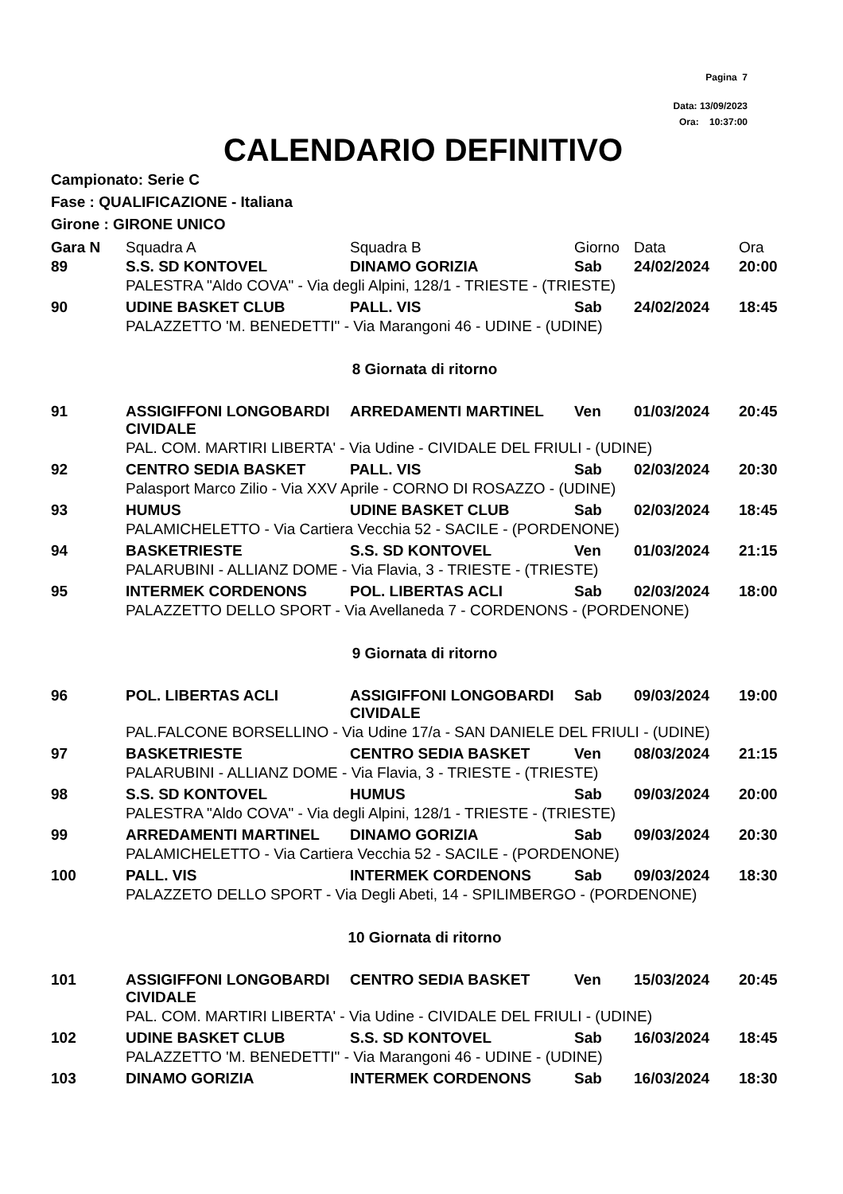Pagina 7
Data: 13/09/2023
Ora: 10:37:00
CALENDARIO DEFINITIVO
Campionato: Serie C
Fase : QUALIFICAZIONE - Italiana
Girone : GIRONE UNICO
| Gara N | Squadra A | Squadra B | Giorno | Data | Ora |
| --- | --- | --- | --- | --- | --- |
| 89 | S.S. SD KONTOVEL | DINAMO GORIZIA | Sab | 24/02/2024 | 20:00 |
| | PALESTRA "Aldo COVA" - Via degli Alpini, 128/1 - TRIESTE - (TRIESTE) | | | | |
| 90 | UDINE BASKET CLUB | PALL. VIS | Sab | 24/02/2024 | 18:45 |
| | PALAZZETTO 'M. BENEDETTI" - Via Marangoni 46 - UDINE - (UDINE) | | | | |
| 8 Giornata di ritorno | | | | | |
| 91 | ASSIGIFFONI LONGOBARDI CIVIDALE | ARREDAMENTI MARTINEL | Ven | 01/03/2024 | 20:45 |
| | PAL. COM. MARTIRI LIBERTA' - Via Udine - CIVIDALE DEL FRIULI - (UDINE) | | | | |
| 92 | CENTRO SEDIA BASKET | PALL. VIS | Sab | 02/03/2024 | 20:30 |
| | Palasport Marco Zilio - Via XXV Aprile - CORNO DI ROSAZZO - (UDINE) | | | | |
| 93 | HUMUS | UDINE BASKET CLUB | Sab | 02/03/2024 | 18:45 |
| | PALAMICHELETTO - Via Cartiera Vecchia 52 - SACILE - (PORDENONE) | | | | |
| 94 | BASKETRIESTE | S.S. SD KONTOVEL | Ven | 01/03/2024 | 21:15 |
| | PALARUBINI - ALLIANZ DOME - Via Flavia, 3 - TRIESTE - (TRIESTE) | | | | |
| 95 | INTERMEK CORDENONS | POL. LIBERTAS ACLI | Sab | 02/03/2024 | 18:00 |
| | PALAZZETTO DELLO SPORT - Via Avellaneda 7 - CORDENONS - (PORDENONE) | | | | |
| 9 Giornata di ritorno | | | | | |
| 96 | POL. LIBERTAS ACLI | ASSIGIFFONI LONGOBARDI CIVIDALE | Sab | 09/03/2024 | 19:00 |
| | PAL.FALCONE BORSELLINO - Via Udine 17/a - SAN DANIELE DEL FRIULI - (UDINE) | | | | |
| 97 | BASKETRIESTE | CENTRO SEDIA BASKET | Ven | 08/03/2024 | 21:15 |
| | PALARUBINI - ALLIANZ DOME - Via Flavia, 3 - TRIESTE - (TRIESTE) | | | | |
| 98 | S.S. SD KONTOVEL | HUMUS | Sab | 09/03/2024 | 20:00 |
| | PALESTRA "Aldo COVA" - Via degli Alpini, 128/1 - TRIESTE - (TRIESTE) | | | | |
| 99 | ARREDAMENTI MARTINEL | DINAMO GORIZIA | Sab | 09/03/2024 | 20:30 |
| | PALAMICHELETTO - Via Cartiera Vecchia 52 - SACILE - (PORDENONE) | | | | |
| 100 | PALL. VIS | INTERMEK CORDENONS | Sab | 09/03/2024 | 18:30 |
| | PALAZZETO DELLO SPORT - Via Degli Abeti, 14 - SPILIMBERGO - (PORDENONE) | | | | |
| 10 Giornata di ritorno | | | | | |
| 101 | ASSIGIFFONI LONGOBARDI CIVIDALE | CENTRO SEDIA BASKET | Ven | 15/03/2024 | 20:45 |
| | PAL. COM. MARTIRI LIBERTA' - Via Udine - CIVIDALE DEL FRIULI - (UDINE) | | | | |
| 102 | UDINE BASKET CLUB | S.S. SD KONTOVEL | Sab | 16/03/2024 | 18:45 |
| | PALAZZETTO 'M. BENEDETTI" - Via Marangoni 46 - UDINE - (UDINE) | | | | |
| 103 | DINAMO GORIZIA | INTERMEK CORDENONS | Sab | 16/03/2024 | 18:30 |